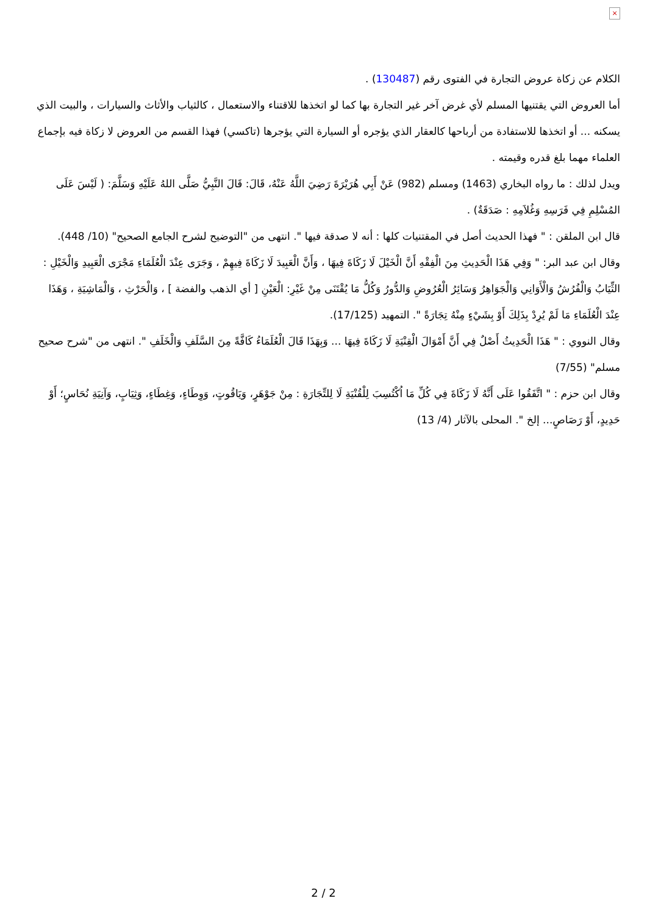×
الكلام عن زكاة عروض التجارة في الفتوى رقم (130487) .
أما العروض التي يقتنيها المسلم لأي غرض آخر غير التجارة بها كما لو اتخذها للاقتناء والاستعمال ، كالثياب والأثاث والسيارات ، والبيت الذي يسكنه ... أو اتخذها للاستفادة من أرباحها كالعقار الذي يؤجره أو السيارة التي يؤجرها (تاكسي) فهذا القسم من العروض لا زكاة فيه بإجماع العلماء مهما بلغ قدره وقيمته .
ويدل لذلك : ما رواه البخاري (1463) ومسلم (982) عَنْ أَبِي هُرَيْرَةَ رَضِيَ اللَّهُ عَنْهُ، قَالَ: قَالَ النَّبِيُّ صَلَّى اللهُ عَلَيْهِ وَسَلَّمَ: ( لَيْسَ عَلَى المُسْلِمِ فِي فَرَسِهِ وَغُلاَمِهِ : صَدَقَةٌ) .
قال ابن الملقن : " فهذا الحديث أصل في المقتنيات كلها : أنه لا صدقة فيها ". انتهى من "التوضيح لشرح الجامع الصحيح" (10/ 448).
وقال ابن عبد البر: " وَفِي هَذَا الْحَدِيثِ مِنَ الْفِقْهِ أَنَّ الْخَيْلَ لَا زَكَاةَ فِيهَا ، وَأَنَّ الْعَبِيدَ لَا زَكَاةَ فِيهِمْ ، وَجَرَى عِنْدَ الْعُلَمَاءِ مَجْرَى الْعَبِيدِ وَالْخَيْلِ : الثِّيَابُ وَالْفُرُشُ وَالْأَوَانِي وَالْجَوَاهِرُ وَسَائِرُ الْعُرُوضِ وَالدُّورُ وَكُلُّ مَا يُقْتَنَى مِنْ غَيْرِ: الْعَيْنِ [ أي الذهب والفضة ] ، وَالْحَرْثِ ، وَالْمَاشِيَةِ ، وَهَذَا عِنْدَ الْعُلَمَاءِ مَا لَمْ يُرِدْ بِذَلِكَ أَوْ بِشَيْءٍ مِنْهُ تِجَارَةً ". التمهيد (17/125).
وقال النووي : " هَذَا الْحَدِيثُ أَصْلٌ فِي أَنَّ أَمْوَالَ الْقِنْيَةِ لَا زَكَاةَ فِيهَا ... وَبِهَذَا قَالَ الْعُلَمَاءُ كَافَّةً مِنَ السَّلَفِ وَالْخَلَفِ ". انتهى من "شرح صحيح مسلم" (7/55)
وقال ابن حزم : " اتَّفَقُوا عَلَى أَنَّهُ لَا زَكَاةَ فِي كُلِّ مَا اُكْتُسِبَ لِلْقُنْيَةِ لَا لِلتِّجَارَةِ : مِنْ جَوْهَرٍ، وَيَاقُوتٍ، وَوِطَاءٍ، وَغِطَاءٍ، وَثِيَابٍ، وَآنِيَةِ نُحَاسٍ؛ أَوْ حَدِيدٍ، أَوْ رَصَاصٍ... إلخ ". المحلى بالآثار (4/ 13)
2 / 2